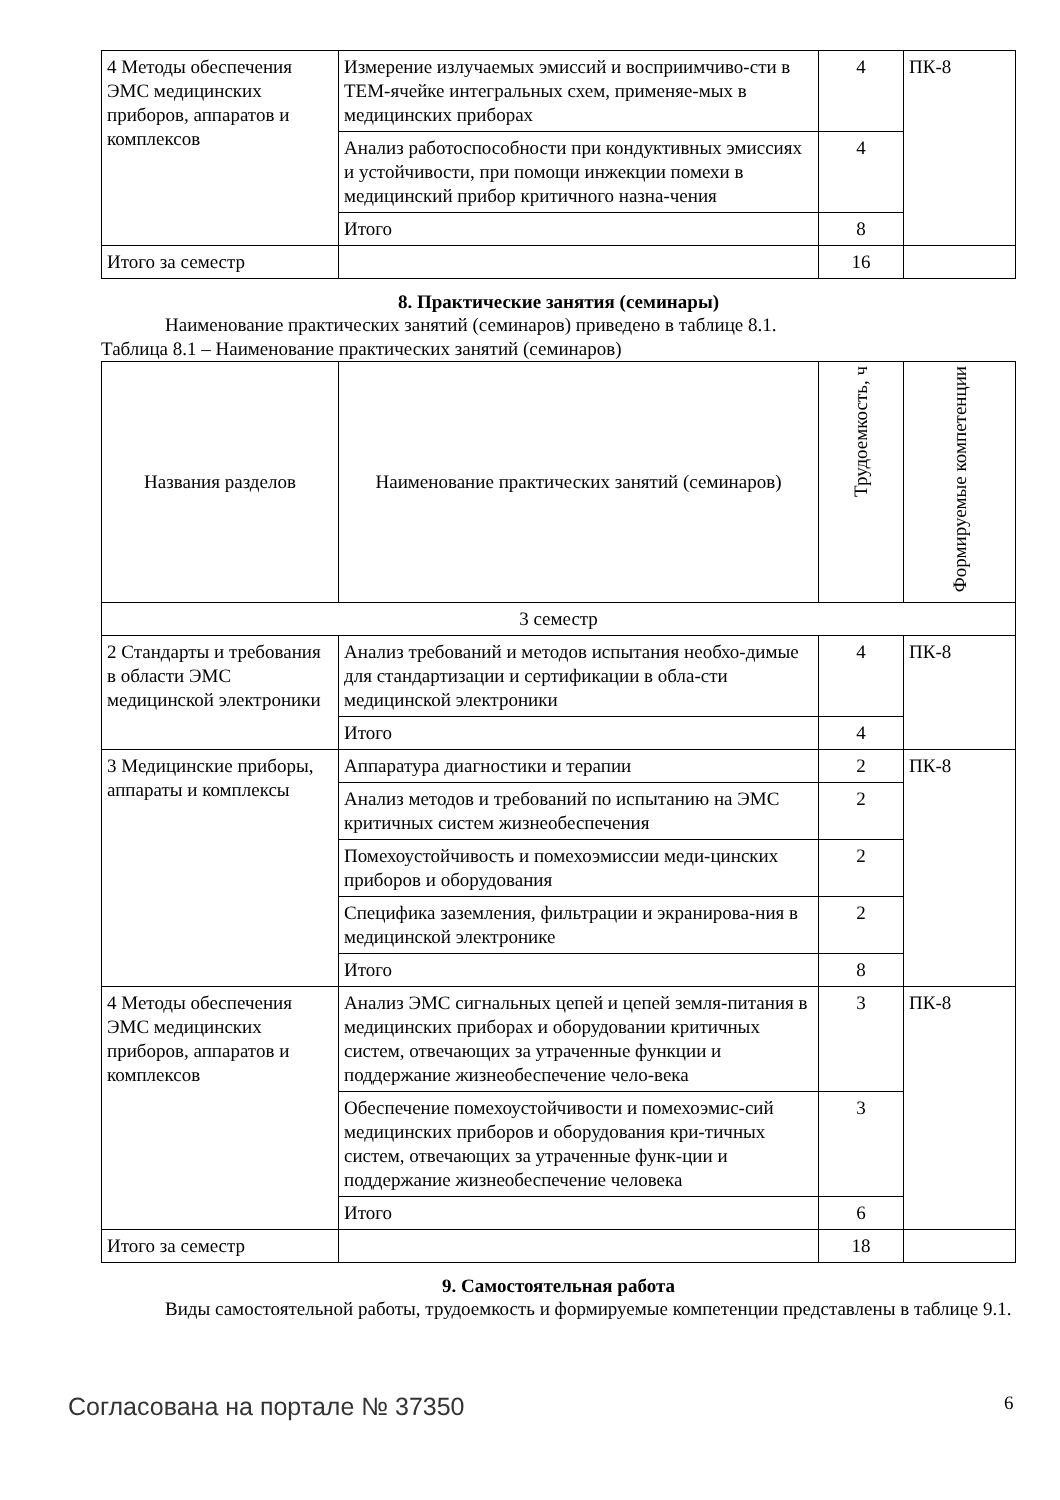| 4 Методы обеспечения ЭМС медицинских приборов, аппаратов и комплексов | Измерение излучаемых эмиссий и восприимчиво-сти в ТЕМ-ячейке интегральных схем, применяе-мых в медицинских приборах | 4 | ПК-8 |
| | Анализ работоспособности при кондуктивных эмиссиях и устойчивости, при помощи инжекции помехи в медицинский прибор критичного назна-чения | 4 | |
| | Итого | 8 | |
| Итого за семестр | | 16 | |
8. Практические занятия (семинары)
Наименование практических занятий (семинаров) приведено в таблице 8.1.
Таблица 8.1 – Наименование практических занятий (семинаров)
| Названия разделов | Наименование практических занятий (семинаров) | Трудоемкость, ч | Формируемые компетенции |
| --- | --- | --- | --- |
| 3 семестр | | | |
| 2 Стандарты и требования в области ЭМС медицинской электроники | Анализ требований и методов испытания необхо-димые для стандартизации и сертификации в обла-сти медицинской электроники | 4 | ПК-8 |
| | Итого | 4 | |
| 3 Медицинские приборы, аппараты и комплексы | Аппаратура диагностики и терапии | 2 | ПК-8 |
| | Анализ методов и требований по испытанию на ЭМС критичных систем жизнеобеспечения | 2 | |
| | Помехоустойчивость и помехоэмиссии меди-цинских приборов и оборудования | 2 | |
| | Специфика заземления, фильтрации и экранирова-ния в медицинской электронике | 2 | |
| | Итого | 8 | |
| 4 Методы обеспечения ЭМС медицинских приборов, аппаратов и комплексов | Анализ ЭМС сигнальных цепей и цепей земля-питания в медицинских приборах и оборудовании критичных систем, отвечающих за утраченные функции и поддержание жизнеобеспечение чело-века | 3 | ПК-8 |
| | Обеспечение помехоустойчивости и помехоэмис-сий медицинских приборов и оборудования кри-тичных систем, отвечающих за утраченные функ-ции и поддержание жизнеобеспечение человека | 3 | |
| | Итого | 6 | |
| Итого за семестр | | 18 | |
9. Самостоятельная работа
Виды самостоятельной работы, трудоемкость и формируемые компетенции представлены в таблице 9.1.
Согласована на портале № 37350 6